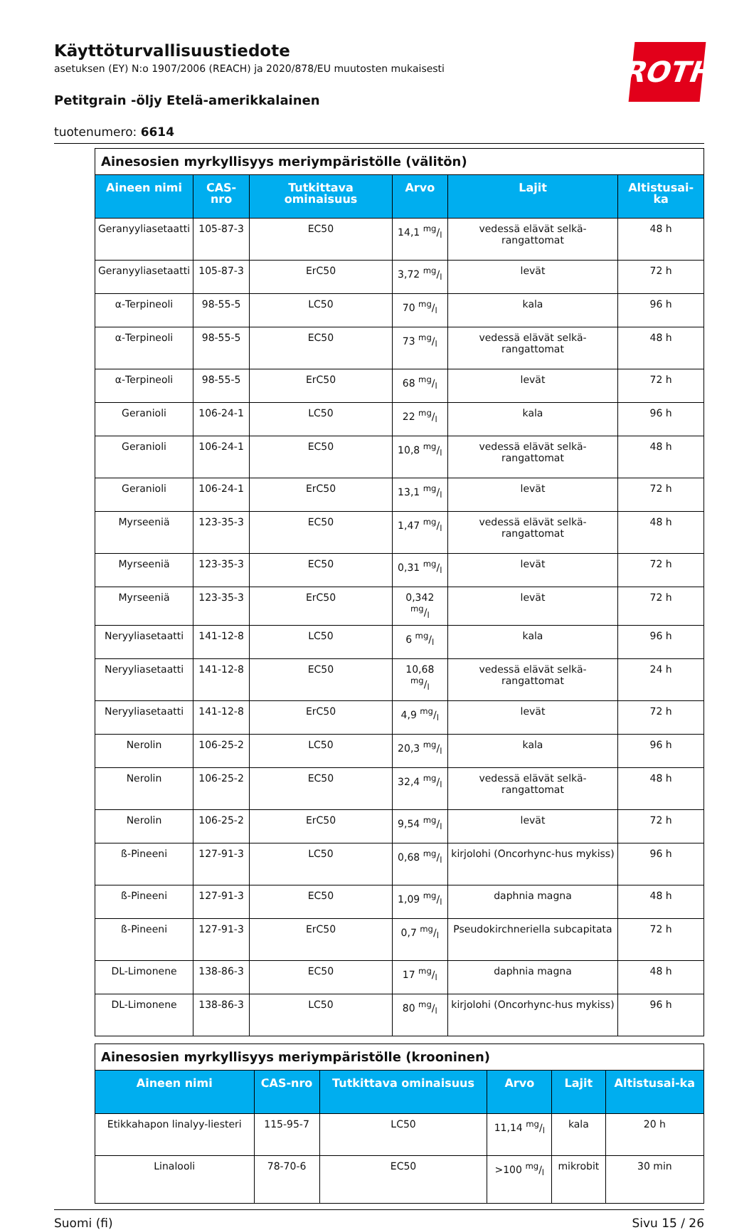ROTH
Käyttöturvallisuustiedote
asetuksen (EY) N:o 1907/2006 (REACH) ja 2020/878/EU muutosten mukaisesti
Petitgrain -öljy Etelä-amerikkalainen
tuotenumero: 6614
| Ainesosien myrkyllisyys meriympäristölle (välitön) | | | | | |
| Aineen nimi | CAS-nro | Tutkittava ominaisuus | Arvo | Lajit | Altistusai-ka |
| Geranyyliasetaatti | 105-87-3 | EC50 | 14,1 mg/l | vedessä elävät selkä-rangattomat | 48 h |
| Geranyyliasetaatti | 105-87-3 | ErC50 | 3,72 mg/l | levät | 72 h |
| α-Terpineoli | 98-55-5 | LC50 | 70 mg/l | kala | 96 h |
| α-Terpineoli | 98-55-5 | EC50 | 73 mg/l | vedessä elävät selkä-rangattomat | 48 h |
| α-Terpineoli | 98-55-5 | ErC50 | 68 mg/l | levät | 72 h |
| Geranioli | 106-24-1 | LC50 | 22 mg/l | kala | 96 h |
| Geranioli | 106-24-1 | EC50 | 10,8 mg/l | vedessä elävät selkä-rangattomat | 48 h |
| Geranioli | 106-24-1 | ErC50 | 13,1 mg/l | levät | 72 h |
| Myrseeniä | 123-35-3 | EC50 | 1,47 mg/l | vedessä elävät selkä-rangattomat | 48 h |
| Myrseeniä | 123-35-3 | EC50 | 0,31 mg/l | levät | 72 h |
| Myrseeniä | 123-35-3 | ErC50 | 0,342 mg/l | levät | 72 h |
| Neryyliasetaatti | 141-12-8 | LC50 | 6 mg/l | kala | 96 h |
| Neryyliasetaatti | 141-12-8 | EC50 | 10,68 mg/l | vedessä elävät selkä-rangattomat | 24 h |
| Neryyliasetaatti | 141-12-8 | ErC50 | 4,9 mg/l | levät | 72 h |
| Nerolin | 106-25-2 | LC50 | 20,3 mg/l | kala | 96 h |
| Nerolin | 106-25-2 | EC50 | 32,4 mg/l | vedessä elävät selkä-rangattomat | 48 h |
| Nerolin | 106-25-2 | ErC50 | 9,54 mg/l | levät | 72 h |
| ß-Pineeni | 127-91-3 | LC50 | 0,68 mg/l | kirjolohi (Oncorhync-hus mykiss) | 96 h |
| ß-Pineeni | 127-91-3 | EC50 | 1,09 mg/l | daphnia magna | 48 h |
| ß-Pineeni | 127-91-3 | ErC50 | 0,7 mg/l | Pseudokirchneriella subcapitata | 72 h |
| DL-Limonene | 138-86-3 | EC50 | 17 mg/l | daphnia magna | 48 h |
| DL-Limonene | 138-86-3 | LC50 | 80 mg/l | kirjolohi (Oncorhync-hus mykiss) | 96 h |
| Ainesosien myrkyllisyys meriympäristölle (krooninen) | | | | | |
| Aineen nimi | CAS-nro | Tutkittava ominaisuus | Arvo | Lajit | Altistusai-ka |
| Etikkahapon linalyy-liesteri | 115-95-7 | LC50 | 11,14 mg/l | kala | 20 h |
| Linalooli | 78-70-6 | EC50 | >100 mg/l | mikrobit | 30 min |
Suomi (fi) Sivu 15 / 26